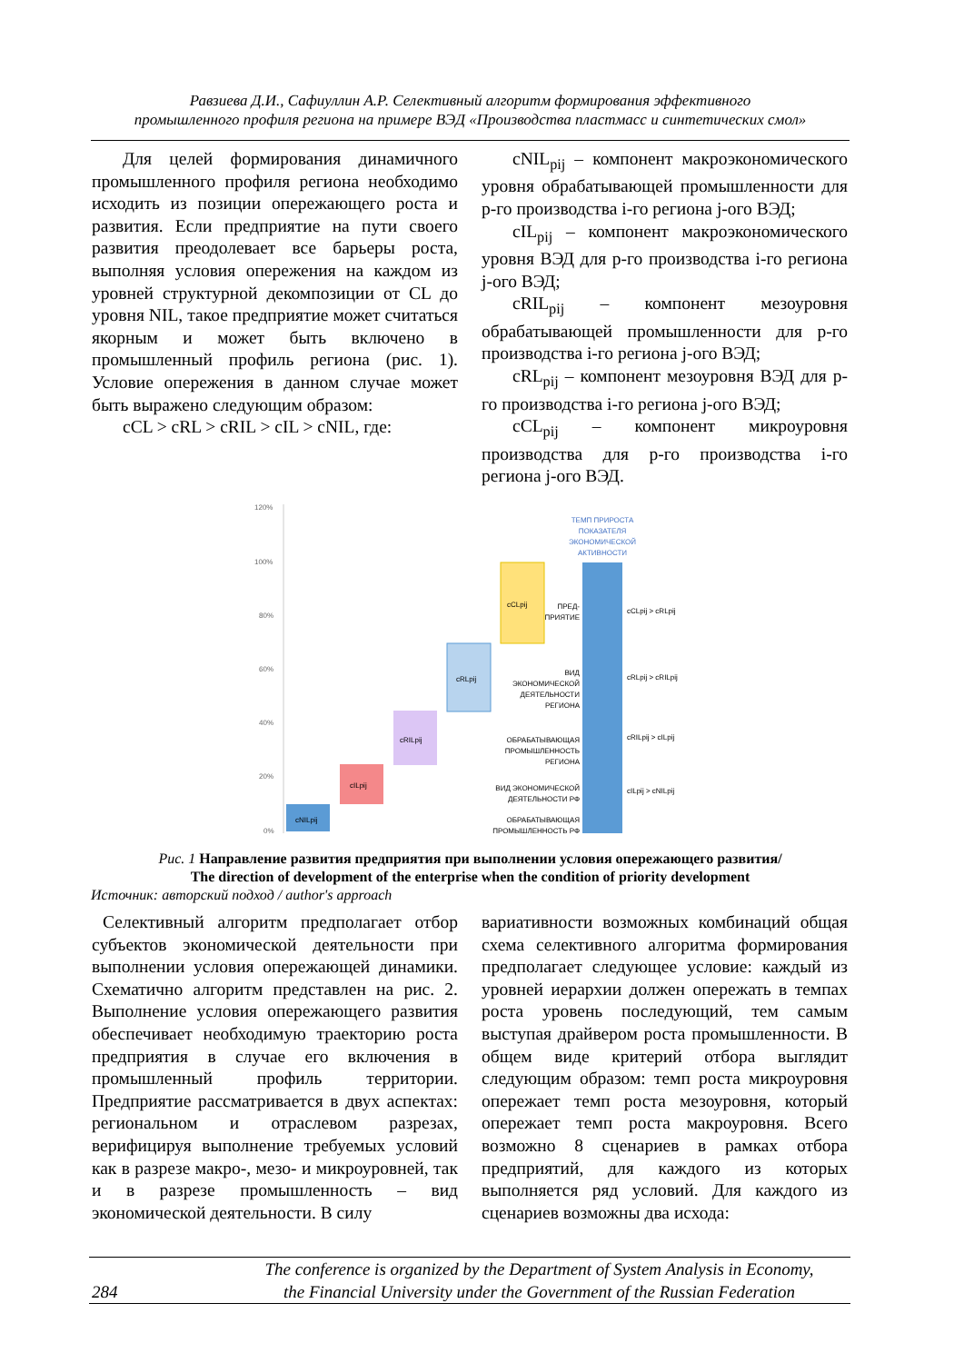Равзиева Д.И., Сафиуллин А.Р. Селективный алгоритм формирования эффективного
промышленного профиля региона на примере ВЭД «Производства пластмасс и синтетических смол»
Для целей формирования динамичного промышленного профиля региона необходимо исходить из позиции опережающего роста и развития. Если предприятие на пути своего развития преодолевает все барьеры роста, выполняя условия опережения на каждом из уровней структурной декомпозиции от CL до уровня NIL, такое предприятие может считаться якорным и может быть включено в промышленный профиль региона (рис. 1). Условие опережения в данном случае может быть выражено следующим образом:
cCL > cRL > cRIL > cIL > cNIL, где:
cNIL<sub>pij</sub> – компонент макроэкономического уровня обрабатывающей промышленности для p-го производства i-го региона j-ого ВЭД;
cIL<sub>pij</sub> – компонент макроэкономического уровня ВЭД для p-го производства i-го региона j-ого ВЭД;
cRIL<sub>pij</sub> – компонент мезоуровня обрабатывающей промышленности для p-го производства i-го региона j-ого ВЭД;
cRL<sub>pij</sub> – компонент мезоуровня ВЭД для p-го производства i-го региона j-ого ВЭД;
cCL<sub>pij</sub> – компонент микроуровня производства для p-го производства i-го региона j-ого ВЭД.
120%
100%
80%
60%
40%
20%
0%
cNILpij
cILpij
cRILpij
cRLpij
cCLpij
ТЕМП ПРИРОСТА
ПОКАЗАТЕЛЯ
ЭКОНОМИЧЕСКОЙ
АКТИВНОСТИ
ПРЕД-
ПРИЯТИЕ
ВИД
ЭКОНОМИЧЕСКОЙ
ДЕЯТЕЛЬНОСТИ
РЕГИОНА
ОБРАБАТЫВАЮЩАЯ
ПРОМЫШЛЕННОСТЬ
РЕГИОНА
ВИД ЭКОНОМИЧЕСКОЙ
ДЕЯТЕЛЬНОСТИ РФ
ОБРАБАТЫВАЮЩАЯ
ПРОМЫШЛЕННОСТЬ РФ
cCLpij > cRLpij
cRLpij > cRILpij
cRILpij > cILpij
cILpij > cNILpij
Рис. 1 Направление развития предприятия при выполнении условия опережающего развития/
The direction of development of the enterprise when the condition of priority development
Источник: авторский подход / author's approach
Селективный алгоритм предполагает отбор субъектов экономической деятельности при выполнении условия опережающей динамики. Схематично алгоритм представлен на рис. 2. Выполнение условия опережающего развития обеспечивает необходимую траекторию роста предприятия в случае его включения в промышленный профиль территории. Предприятие рассматривается в двух аспектах: региональном и отраслевом разрезах, верифицируя выполнение требуемых условий как в разрезе макро-, мезо- и микроуровней, так и в разрезе промышленность – вид экономической деятельности. В силу
вариативности возможных комбинаций общая схема селективного алгоритма формирования предполагает следующее условие: каждый из уровней иерархии должен опережать в темпах роста уровень последующий, тем самым выступая драйвером роста промышленности. В общем виде критерий отбора выглядит следующим образом: темп роста микроуровня опережает темп роста мезоуровня, который опережает темп роста макроуровня. Всего возможно 8 сценариев в рамках отбора предприятий, для каждого из которых выполняется ряд условий. Для каждого из сценариев возможны два исхода:
284
The conference is organized by the Department of System Analysis in Economy,
the Financial University under the Government of the Russian Federation